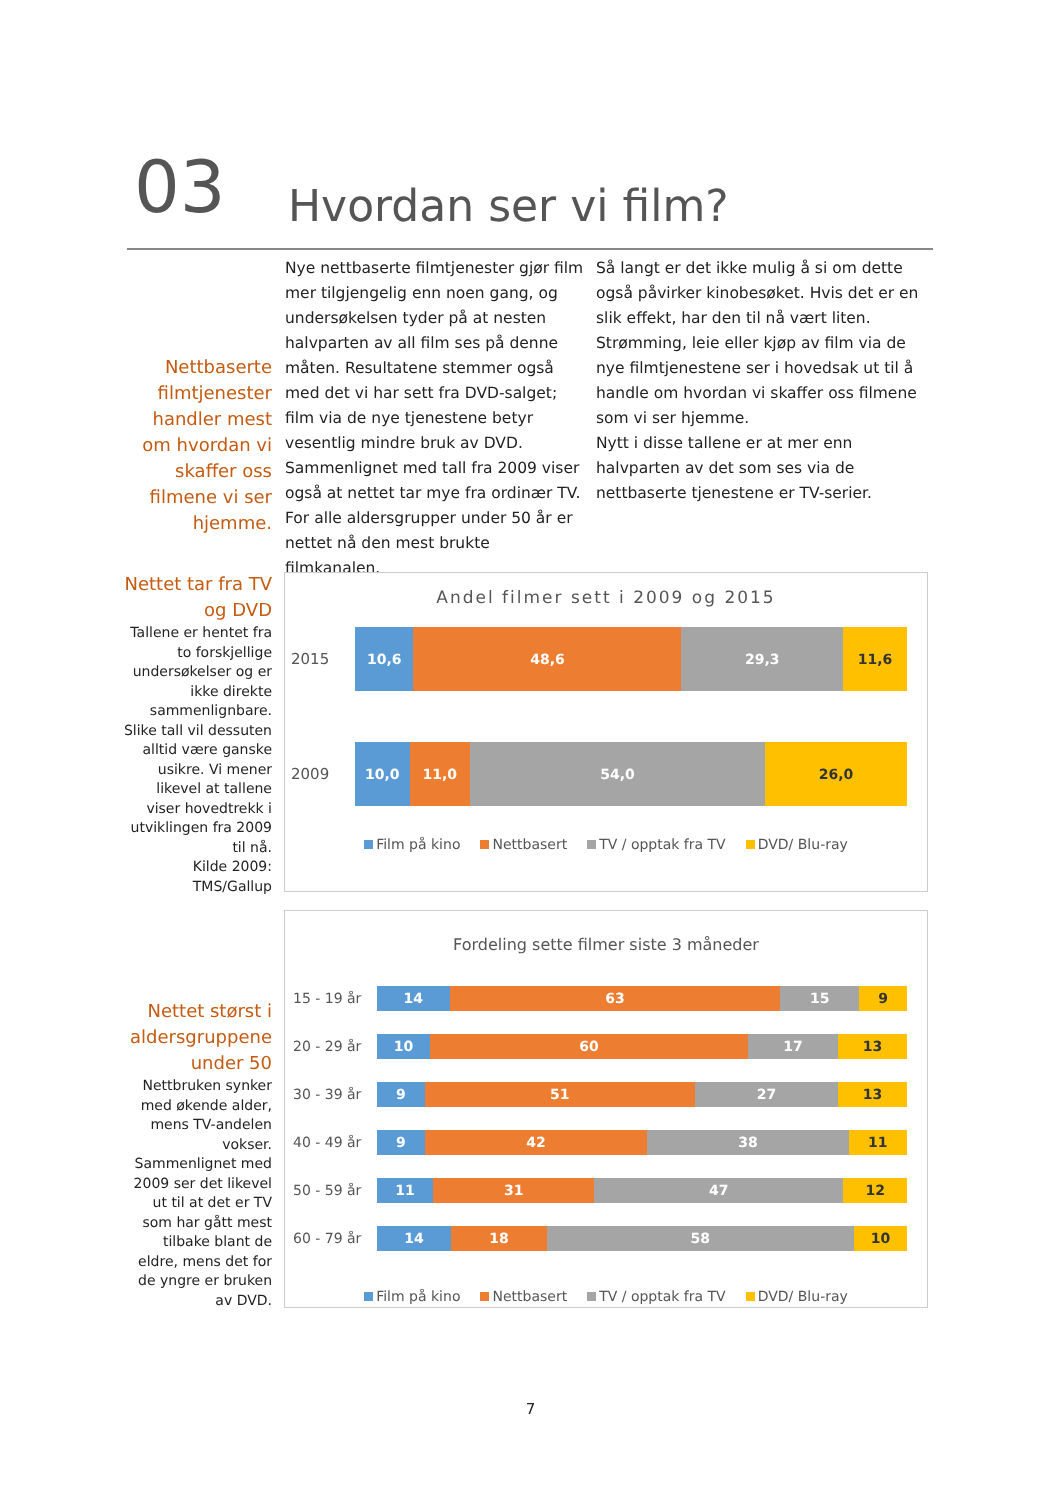03 Hvordan ser vi film?
Nettbaserte filmtjenester handler mest om hvordan vi skaffer oss filmene vi ser hjemme.
Nye nettbaserte filmtjenester gjør film mer tilgjengelig enn noen gang, og undersøkelsen tyder på at nesten halvparten av all film ses på denne måten. Resultatene stemmer også med det vi har sett fra DVD-salget; film via de nye tjenestene betyr vesentlig mindre bruk av DVD. Sammenlignet med tall fra 2009 viser også at nettet tar mye fra ordinær TV. For alle aldersgrupper under 50 år er nettet nå den mest brukte filmkanalen.
Så langt er det ikke mulig å si om dette også påvirker kinobesøket. Hvis det er en slik effekt, har den til nå vært liten.
Strømming, leie eller kjøp av film via de nye filmtjenestene ser i hovedsak ut til å handle om hvordan vi skaffer oss filmene som vi ser hjemme.
Nytt i disse tallene er at mer enn halvparten av det som ses via de nettbaserte tjenestene er TV-serier.
Nettet tar fra TV og DVD
Tallene er hentet fra to forskjellige undersøkelser og er ikke direkte sammenlignbare. Slike tall vil dessuten alltid være ganske usikre. Vi mener likevel at tallene viser hovedtrekk i utviklingen fra 2009 til nå.
Kilde 2009: TMS/Gallup
Nettet størst i aldersgruppene under 50
Nettbruken synker med økende alder, mens TV-andelen vokser. Sammenlignet med 2009 ser det likevel ut til at det er TV som har gått mest tilbake blant de eldre, mens det for de yngre er bruken av DVD.
Andel filmer sett i 2009 og 2015
2015
10,6 48,6 29,3 11,6
2009
10,0 11,0 54,0 26,0
Film på kino Nettbasert TV / opptak fra TV DVD/ Blu-ray
Fordeling sette filmer siste 3 måneder
15 - 19 år
14 63 15 9
20 - 29 år
10 60 17 13
30 - 39 år
9 51 27 13
40 - 49 år
9 42 38 11
50 - 59 år
11 31 47 12
60 - 79 år
14 18 58 10
Film på kino Nettbasert TV / opptak fra TV DVD/ Blu-ray
7